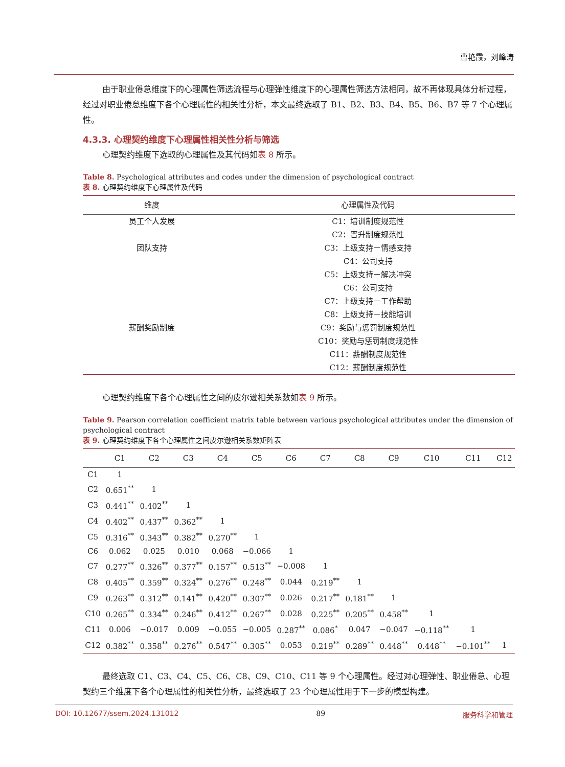曹艳霞，刘峰涛
由于职业倦怠维度下的心理属性筛选流程与心理弹性维度下的心理属性筛选方法相同，故不再体现具体分析过程，经过对职业倦怠维度下各个心理属性的相关性分析，本文最终选取了 B1、B2、B3、B4、B5、B6、B7 等 7 个心理属性。
4.3.3. 心理契约维度下心理属性相关性分析与筛选
心理契约维度下选取的心理属性及其代码如表 8 所示。
Table 8. Psychological attributes and codes under the dimension of psychological contract
表 8. 心理契约维度下心理属性及代码
| 维度 | 心理属性及代码 |
| --- | --- |
| 员工个人发展 | C1：培训制度规范性 |
| | C2：晋升制度规范性 |
| 团队支持 | C3：上级支持－情感支持 |
| | C4：公司支持 |
| | C5：上级支持－解决冲突 |
| | C6：公司支持 |
| | C7：上级支持－工作帮助 |
| | C8：上级支持－技能培训 |
| 薪酬奖励制度 | C9：奖励与惩罚制度规范性 |
| | C10：奖励与惩罚制度规范性 |
| | C11：薪酬制度规范性 |
| | C12：薪酬制度规范性 |
心理契约维度下各个心理属性之间的皮尔逊相关系数如表 9 所示。
Table 9. Pearson correlation coefficient matrix table between various psychological attributes under the dimension of psychological contract
表 9. 心理契约维度下各个心理属性之间皮尔逊相关系数矩阵表
| | C1 | C2 | C3 | C4 | C5 | C6 | C7 | C8 | C9 | C10 | C11 | C12 |
| --- | --- | --- | --- | --- | --- | --- | --- | --- | --- | --- | --- | --- |
| C1 | 1 | | | | | | | | | | | |
| C2 | 0.651<sup>**</sup> | 1 | | | | | | | | | | |
| C3 | 0.441<sup>**</sup> | 0.402<sup>**</sup> | 1 | | | | | | | | | |
| C4 | 0.402<sup>**</sup> | 0.437<sup>**</sup> | 0.362<sup>**</sup> | 1 | | | | | | | | |
| C5 | 0.316<sup>**</sup> | 0.343<sup>**</sup> | 0.382<sup>**</sup> | 0.270<sup>**</sup> | 1 | | | | | | | |
| C6 | 0.062 | 0.025 | 0.010 | 0.068 | −0.066 | 1 | | | | | | |
| C7 | 0.277<sup>**</sup> | 0.326<sup>**</sup> | 0.377<sup>**</sup> | 0.157<sup>**</sup> | 0.513<sup>**</sup> | −0.008 | 1 | | | | | |
| C8 | 0.405<sup>**</sup> | 0.359<sup>**</sup> | 0.324<sup>**</sup> | 0.276<sup>**</sup> | 0.248<sup>**</sup> | 0.044 | 0.219<sup>**</sup> | 1 | | | | |
| C9 | 0.263<sup>**</sup> | 0.312<sup>**</sup> | 0.141<sup>**</sup> | 0.420<sup>**</sup> | 0.307<sup>**</sup> | 0.026 | 0.217<sup>**</sup> | 0.181<sup>**</sup> | 1 | | | |
| C10 | 0.265<sup>**</sup> | 0.334<sup>**</sup> | 0.246<sup>**</sup> | 0.412<sup>**</sup> | 0.267<sup>**</sup> | 0.028 | 0.225<sup>**</sup> | 0.205<sup>**</sup> | 0.458<sup>**</sup> | 1 | | |
| C11 | 0.006 | −0.017 | 0.009 | −0.055 | −0.005 | 0.287<sup>**</sup> | 0.086<sup>*</sup> | 0.047 | −0.047 | −0.118<sup>**</sup> | 1 | |
| C12 | 0.382<sup>**</sup> | 0.358<sup>**</sup> | 0.276<sup>**</sup> | 0.547<sup>**</sup> | 0.305<sup>**</sup> | 0.053 | 0.219<sup>**</sup> | 0.289<sup>**</sup> | 0.448<sup>**</sup> | 0.448<sup>**</sup> | −0.101<sup>**</sup> | 1 |
最终选取 C1、C3、C4、C5、C6、C8、C9、C10、C11 等 9 个心理属性。经过对心理弹性、职业倦怠、心理契约三个维度下各个心理属性的相关性分析，最终选取了 23 个心理属性用于下一步的模型构建。
DOI: 10.12677/ssem.2024.131012 89 服务科学和管理